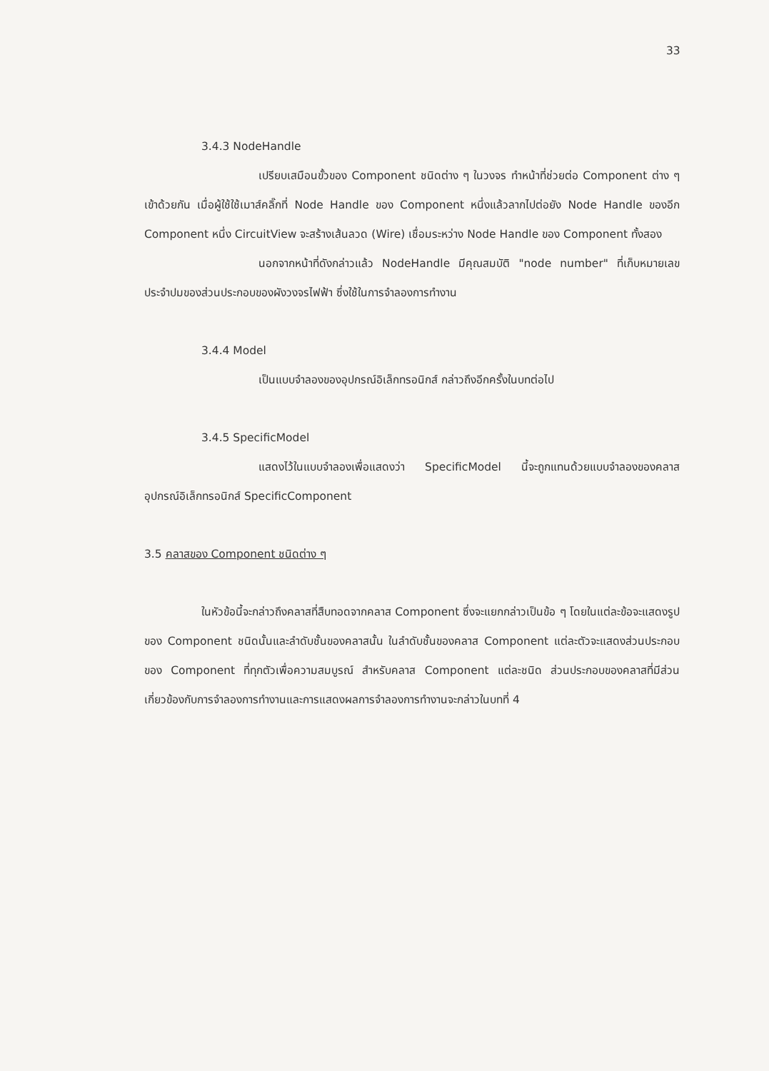33
3.4.3 NodeHandle
เปรียบเสมือนขั้วของ Component ชนิดต่าง ๆ ในวงจร ทำหน้าที่ช่วยต่อ Component ต่าง ๆ เข้าด้วยกัน เมื่อผู้ใช้ใช้เมาส์คลิ๊กที่ Node Handle ของ Component หนึ่งแล้วลากไปต่อยัง Node Handle ของอีก Component หนึ่ง CircuitView จะสร้างเส้นลวด (Wire) เชื่อมระหว่าง Node Handle ของ Component ทั้งสอง
นอกจากหน้าที่ดังกล่าวแล้ว NodeHandle มีคุณสมบัติ "node number" ที่เก็บหมายเลขประจำปมของส่วนประกอบของผังวงจรไฟฟ้า ซึ่งใช้ในการจำลองการทำงาน
3.4.4 Model
เป็นแบบจำลองของอุปกรณ์อิเล็กทรอนิกส์ กล่าวถึงอีกครั้งในบทต่อไป
3.4.5 SpecificModel
แสดงไว้ในแบบจำลองเพื่อแสดงว่า SpecificModel นี้จะถูกแทนด้วยแบบจำลองของคลาสอุปกรณ์อิเล็กทรอนิกส์ SpecificComponent
3.5 คลาสของ Component ชนิดต่าง ๆ
ในหัวข้อนี้จะกล่าวถึงคลาสที่สืบทอดจากคลาส Component ซึ่งจะแยกกล่าวเป็นข้อ ๆ โดยในแต่ละข้อจะแสดงรูปของ Component ชนิดนั้นและลำดับชั้นของคลาสนั้น ในลำดับชั้นของคลาส Component แต่ละตัวจะแสดงส่วนประกอบของ Component ที่ทุกตัวเพื่อความสมบูรณ์ สำหรับคลาส Component แต่ละชนิด ส่วนประกอบของคลาสที่มีส่วนเกี่ยวข้องกับการจำลองการทำงานและการแสดงผลการจำลองการทำงานจะกล่าวในบทที่ 4